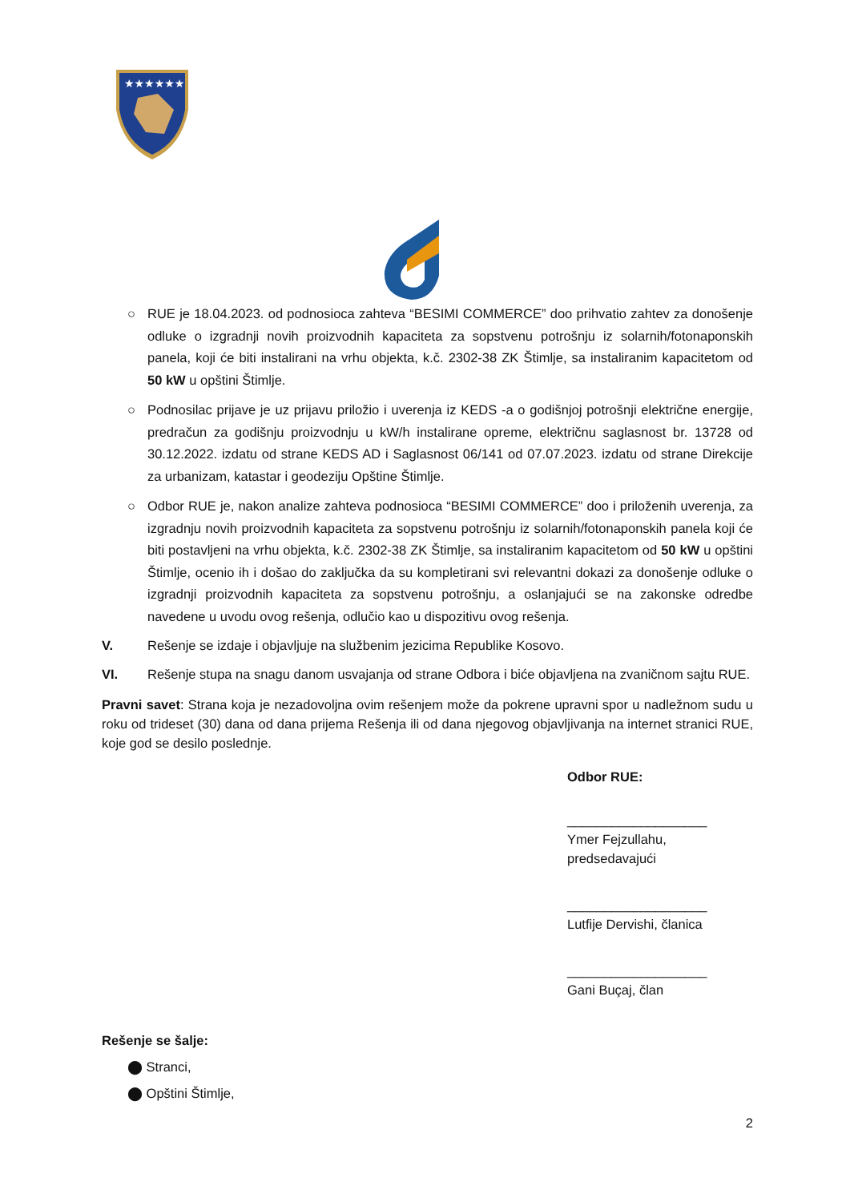★★★★★★
○ RUE je 18.04.2023. od podnosioca zahteva “BESIMI COMMERCE” doo prihvatio zahtev za donošenje odluke o izgradnji novih proizvodnih kapaciteta za sopstvenu potrošnju iz solarnih/fotonaponskih panela, koji će biti instalirani na vrhu objekta, k.č. 2302-38 ZK Štimlje, sa instaliranim kapacitetom od 50 kW u opštini Štimlje.
○ Podnosilac prijave je uz prijavu priložio i uverenja iz KEDS -a o godišnjoj potrošnji električne energije, predračun za godišnju proizvodnju u kW/h instalirane opreme, električnu saglasnost br. 13728 od 30.12.2022. izdatu od strane KEDS AD i Saglasnost 06/141 od 07.07.2023. izdatu od strane Direkcije za urbanizam, katastar i geodeziju Opštine Štimlje.
○ Odbor RUE je, nakon analize zahteva podnosioca “BESIMI COMMERCE” doo i priloženih uverenja, za izgradnju novih proizvodnih kapaciteta za sopstvenu potrošnju iz solarnih/fotonaponskih panela koji će biti postavljeni na vrhu objekta, k.č. 2302-38 ZK Štimlje, sa instaliranim kapacitetom od 50 kW u opštini Štimlje, ocenio ih i došao do zaključka da su kompletirani svi relevantni dokazi za donošenje odluke o izgradnji proizvodnih kapaciteta za sopstvenu potrošnju, a oslanjajući se na zakonske odredbe navedene u uvodu ovog rešenja, odlučio kao u dispozitivu ovog rešenja.
V. Rešenje se izdaje i objavljuje na službenim jezicima Republike Kosovo.
VI. Rešenje stupa na snagu danom usvajanja od strane Odbora i biće objavljena na zvaničnom sajtu RUE.
Pravni savet: Strana koja je nezadovoljna ovim rešenjem može da pokrene upravni spor u nadležnom sudu u roku od trideset (30) dana od dana prijema Rešenja ili od dana njegovog objavljivanja na internet stranici RUE, koje god se desilo poslednje.
Odbor RUE:
___________________
Ymer Fejzullahu,
predsedavajući
___________________
Lutfije Dervishi, članica
___________________
Gani Buçaj, član
Rešenje se šalje:
⬤ Stranci,
⬤ Opštini Štimlje,
2